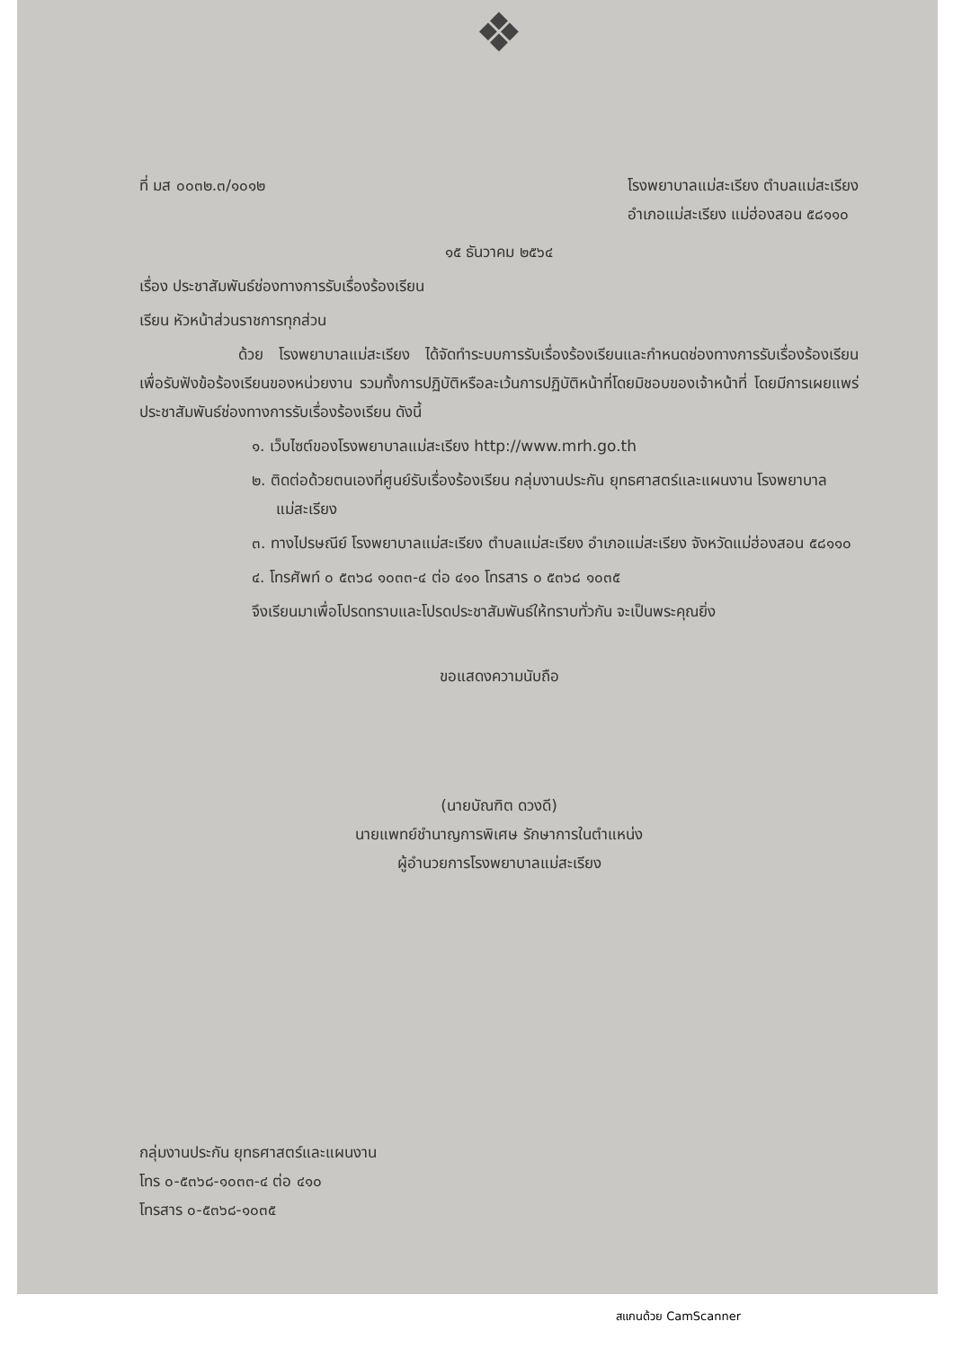❖
ที่ มส ๐๐๓๒.๓/๑๐๑๒ โรงพยาบาลแม่สะเรียง ตำบลแม่สะเรียง
อำเภอแม่สะเรียง แม่ฮ่องสอน ๕๘๑๑๐
๑๕ ธันวาคม ๒๕๖๔
เรื่อง ประชาสัมพันธ์ช่องทางการรับเรื่องร้องเรียน
เรียน หัวหน้าส่วนราชการทุกส่วน
ด้วย โรงพยาบาลแม่สะเรียง ได้จัดทำระบบการรับเรื่องร้องเรียนและกำหนดช่องทางการรับเรื่องร้องเรียน เพื่อรับฟังข้อร้องเรียนของหน่วยงาน รวมทั้งการปฏิบัติหรือละเว้นการปฏิบัติหน้าที่โดยมิชอบของเจ้าหน้าที่ โดยมีการเผยแพร่ประชาสัมพันธ์ช่องทางการรับเรื่องร้องเรียน ดังนี้
๑. เว็บไซต์ของโรงพยาบาลแม่สะเรียง http://www.mrh.go.th
๒. ติดต่อด้วยตนเองที่ศูนย์รับเรื่องร้องเรียน กลุ่มงานประกัน ยุทธศาสตร์และแผนงาน โรงพยาบาลแม่สะเรียง
๓. ทางไปรษณีย์ โรงพยาบาลแม่สะเรียง ตำบลแม่สะเรียง อำเภอแม่สะเรียง จังหวัดแม่ฮ่องสอน ๕๘๑๑๐
๔. โทรศัพท์ ๐ ๕๓๖๘ ๑๐๓๓-๔ ต่อ ๔๑๐ โทรสาร ๐ ๕๓๖๘ ๑๐๓๕
จึงเรียนมาเพื่อโปรดทราบและโปรดประชาสัมพันธ์ให้ทราบทั่วกัน จะเป็นพระคุณยิ่ง
ขอแสดงความนับถือ
(นายบัณฑิต ดวงดี)
นายแพทย์ชำนาญการพิเศษ รักษาการในตำแหน่ง
ผู้อำนวยการโรงพยาบาลแม่สะเรียง
กลุ่มงานประกัน ยุทธศาสตร์และแผนงาน
โทร ๐-๕๓๖๘-๑๐๓๓-๔ ต่อ ๔๑๐
โทรสาร ๐-๕๓๖๘-๑๐๓๕
สแกนด้วย CamScanner